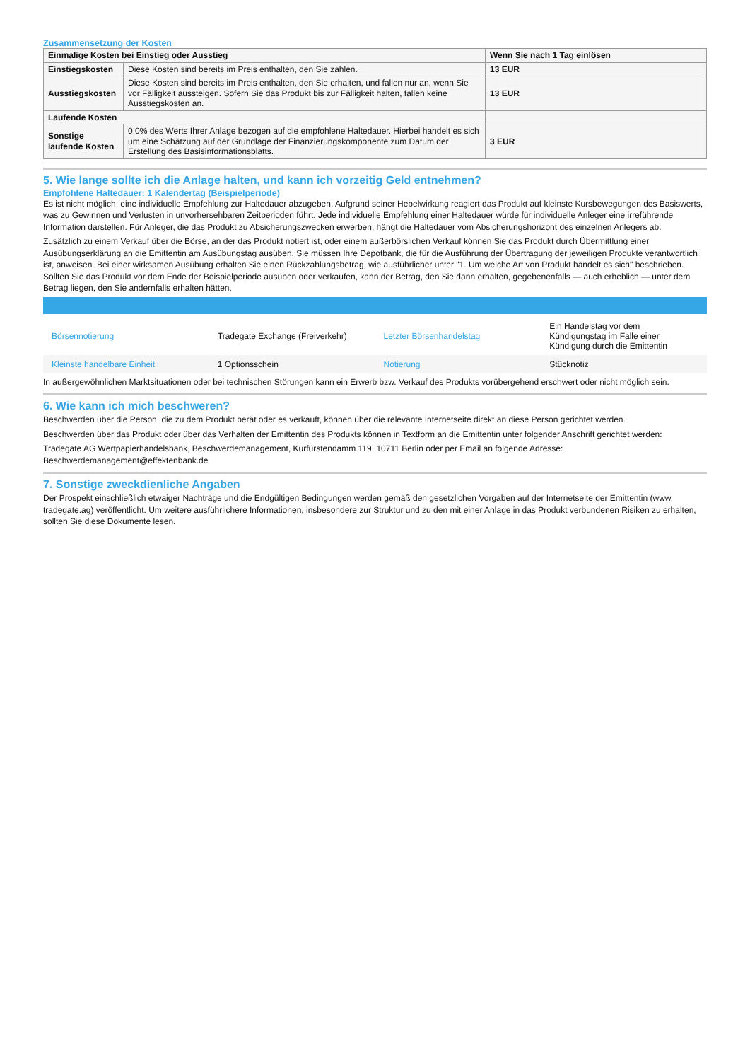Zusammensetzung der Kosten
| Einmalige Kosten bei Einstieg oder Ausstieg | | Wenn Sie nach 1 Tag einlösen |
| --- | --- | --- |
| Einstiegskosten | Diese Kosten sind bereits im Preis enthalten, den Sie zahlen. | 13 EUR |
| Ausstiegskosten | Diese Kosten sind bereits im Preis enthalten, den Sie erhalten, und fallen nur an, wenn Sie vor Fälligkeit aussteigen. Sofern Sie das Produkt bis zur Fälligkeit halten, fallen keine Ausstiegskosten an. | 13 EUR |
| Laufende Kosten | | |
| Sonstige laufende Kosten | 0,0% des Werts Ihrer Anlage bezogen auf die empfohlene Haltedauer. Hierbei handelt es sich um eine Schätzung auf der Grundlage der Finanzierungskomponente zum Datum der Erstellung des Basisinformationsblatts. | 3 EUR |
5. Wie lange sollte ich die Anlage halten, und kann ich vorzeitig Geld entnehmen?
Empfohlene Haltedauer: 1 Kalendertag (Beispielperiode)
Es ist nicht möglich, eine individuelle Empfehlung zur Haltedauer abzugeben. Aufgrund seiner Hebelwirkung reagiert das Produkt auf kleinste Kursbewegungen des Basiswerts, was zu Gewinnen und Verlusten in unvorhersehbaren Zeitperioden führt. Jede individuelle Empfehlung einer Haltedauer würde für individuelle Anleger eine irreführende Information darstellen. Für Anleger, die das Produkt zu Absicherungszwecken erwerben, hängt die Haltedauer vom Absicherungshorizont des einzelnen Anlegers ab.
Zusätzlich zu einem Verkauf über die Börse, an der das Produkt notiert ist, oder einem außerbörslichen Verkauf können Sie das Produkt durch Übermittlung einer Ausübungserklärung an die Emittentin am Ausübungstag ausüben. Sie müssen Ihre Depotbank, die für die Ausführung der Übertragung der jeweiligen Produkte verantwortlich ist, anweisen. Bei einer wirksamen Ausübung erhalten Sie einen Rückzahlungsbetrag, wie ausführlicher unter "1. Um welche Art von Produkt handelt es sich" beschrieben. Sollten Sie das Produkt vor dem Ende der Beispielperiode ausüben oder verkaufen, kann der Betrag, den Sie dann erhalten, gegebenenfalls — auch erheblich — unter dem Betrag liegen, den Sie andernfalls erhalten hätten.
| Börsennotierung | Tradegate Exchange (Freiverkehr) | Letzter Börsenhandelstag | Ein Handelstag vor dem Kündigungstag im Falle einer Kündigung durch die Emittentin |
| Kleinste handelbare Einheit | 1 Optionsschein | Notierung | Stücknotiz |
In außergewöhnlichen Marktsituationen oder bei technischen Störungen kann ein Erwerb bzw. Verkauf des Produkts vorübergehend erschwert oder nicht möglich sein.
6. Wie kann ich mich beschweren?
Beschwerden über die Person, die zu dem Produkt berät oder es verkauft, können über die relevante Internetseite direkt an diese Person gerichtet werden.
Beschwerden über das Produkt oder über das Verhalten der Emittentin des Produkts können in Textform an die Emittentin unter folgender Anschrift gerichtet werden:
Tradegate AG Wertpapierhandelsbank, Beschwerdemanagement, Kurfürstendamm 119, 10711 Berlin oder per Email an folgende Adresse: Beschwerdemanagement@effektenbank.de
7. Sonstige zweckdienliche Angaben
Der Prospekt einschließlich etwaiger Nachträge und die Endgültigen Bedingungen werden gemäß den gesetzlichen Vorgaben auf der Internetseite der Emittentin (www. tradegate.ag) veröffentlicht. Um weitere ausführlichere Informationen, insbesondere zur Struktur und zu den mit einer Anlage in das Produkt verbundenen Risiken zu erhalten, sollten Sie diese Dokumente lesen.